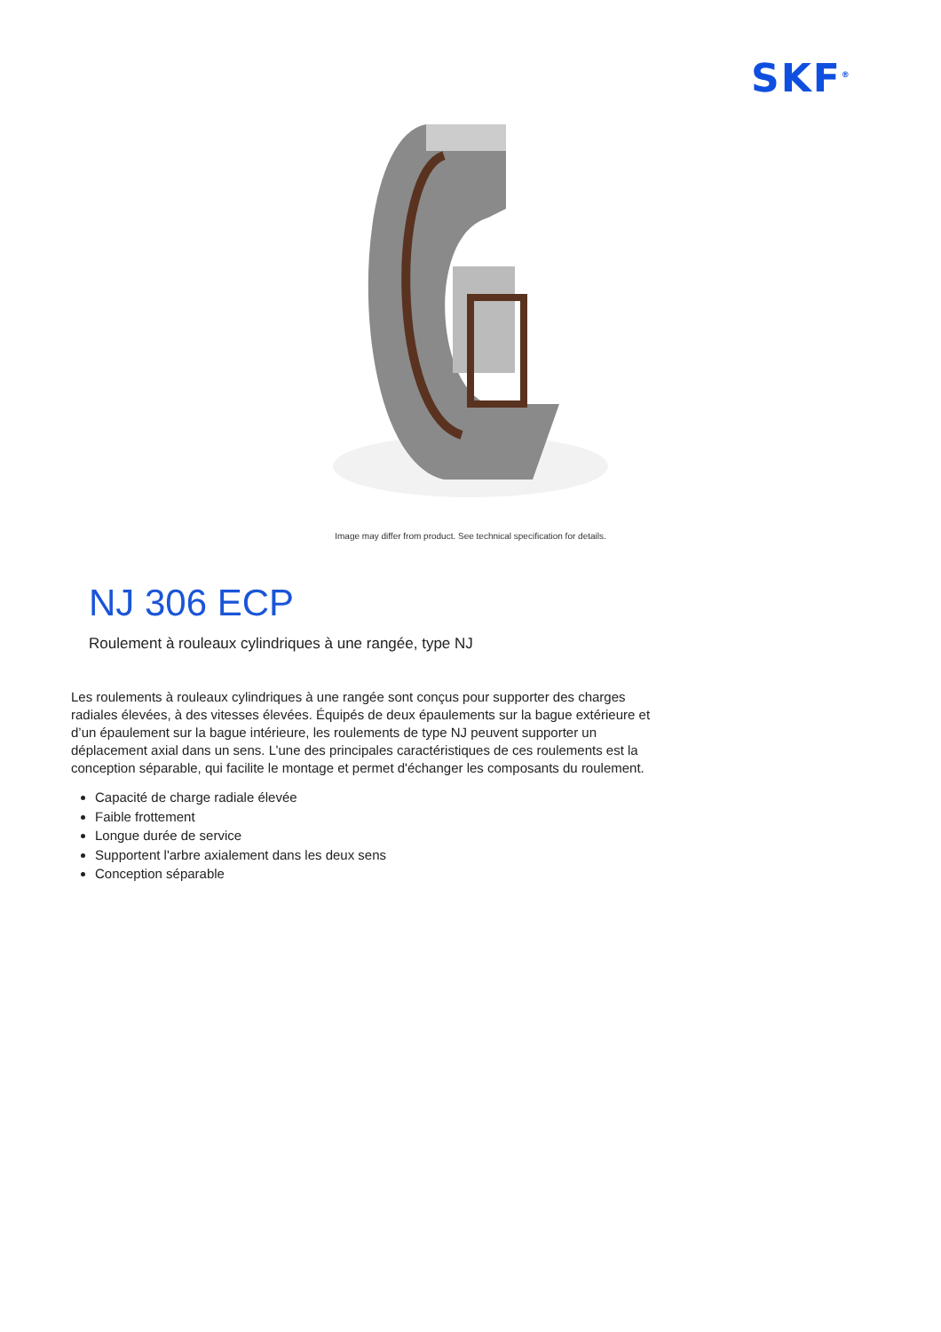SKF<sup>®</sup>
Image may differ from product. See technical specification for details.
NJ 306 ECP
Roulement à rouleaux cylindriques à une rangée, type NJ
Les roulements à rouleaux cylindriques à une rangée sont conçus pour supporter des charges radiales élevées, à des vitesses élevées. Équipés de deux épaulements sur la bague extérieure et d’un épaulement sur la bague intérieure, les roulements de type NJ peuvent supporter un déplacement axial dans un sens. L’une des principales caractéristiques de ces roulements est la conception séparable, qui facilite le montage et permet d'échanger les composants du roulement.
Capacité de charge radiale élevée
Faible frottement
Longue durée de service
Supportent l'arbre axialement dans les deux sens
Conception séparable